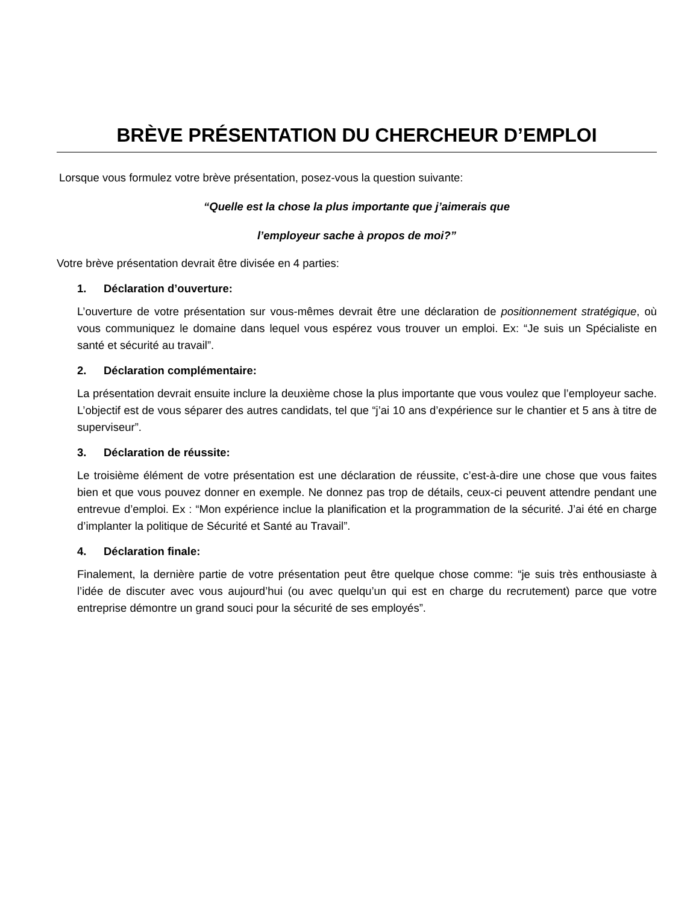BRÈVE PRÉSENTATION DU CHERCHEUR D’EMPLOI
Lorsque vous formulez votre brève présentation, posez-vous la question suivante:
“Quelle est la chose la plus importante que j’aimerais que
l’employeur sache à propos de moi?”
Votre brève présentation devrait être divisée en 4 parties:
1. Déclaration d’ouverture:
L’ouverture de votre présentation sur vous-mêmes devrait être une déclaration de positionnement stratégique, où vous communiquez le domaine dans lequel vous espérez vous trouver un emploi. Ex: “Je suis un Spécialiste en santé et sécurité au travail”.
2. Déclaration complémentaire:
La présentation devrait ensuite inclure la deuxième chose la plus importante que vous voulez que l’employeur sache. L’objectif est de vous séparer des autres candidats, tel que “j’ai 10 ans d’expérience sur le chantier et 5 ans à titre de superviseur”.
3. Déclaration de réussite:
Le troisième élément de votre présentation est une déclaration de réussite, c’est-à-dire une chose que vous faites bien et que vous pouvez donner en exemple. Ne donnez pas trop de détails, ceux-ci peuvent attendre pendant une entrevue d’emploi. Ex : “Mon expérience inclue la planification et la programmation de la sécurité. J’ai été en charge d’implanter la politique de Sécurité et Santé au Travail”.
4. Déclaration finale:
Finalement, la dernière partie de votre présentation peut être quelque chose comme: “je suis très enthousiaste à l’idée de discuter avec vous aujourd’hui (ou avec quelqu’un qui est en charge du recrutement) parce que votre entreprise démontre un grand souci pour la sécurité de ses employés”.